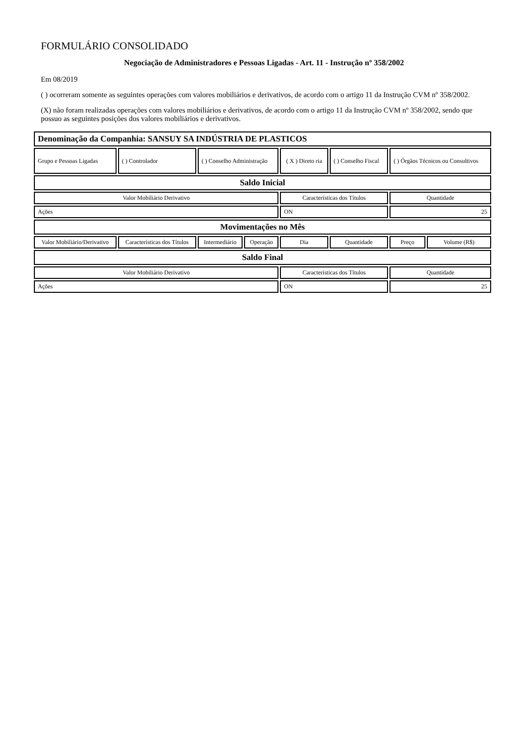FORMULÁRIO CONSOLIDADO
Negociação de Administradores e Pessoas Ligadas - Art. 11 - Instrução nº 358/2002
Em 08/2019
( ) ocorreram somente as seguintes operações com valores mobiliários e derivativos, de acordo com o artigo 11 da Instrução CVM nº 358/2002.
(X) não foram realizadas operações com valores mobiliários e derivativos, de acordo com o artigo 11 da Instrução CVM nº 358/2002, sendo que possuo as seguintes posições dos valores mobiliários e derivativos.
| Denominação da Companhia: SANSUY SA INDÚSTRIA DE PLASTICOS | | | | | | | |
| Grupo e Pessoas Ligadas | ( ) Controlador | ( ) Conselho Administração | | ( X ) Direto ria | ( ) Conselho Fiscal | ( ) Órgãos Técnicos ou Consultivos | |
| Saldo Inicial | | | | | | | |
| Valor Mobiliário Derivativo | | | | Características dos Títulos | | Quantidade | |
| Ações | | | | ON | | 25 | |
| Movimentações no Mês | | | | | | | |
| Valor Mobiliário/Derivativo | Características dos Títulos | Intermediário | Operação | Dia | Quantidade | Preço | Volume (R$) |
| Saldo Final | | | | | | | |
| Valor Mobiliário Derivativo | | | | Características dos Títulos | | Quantidade | |
| Ações | | | | ON | | 25 | |